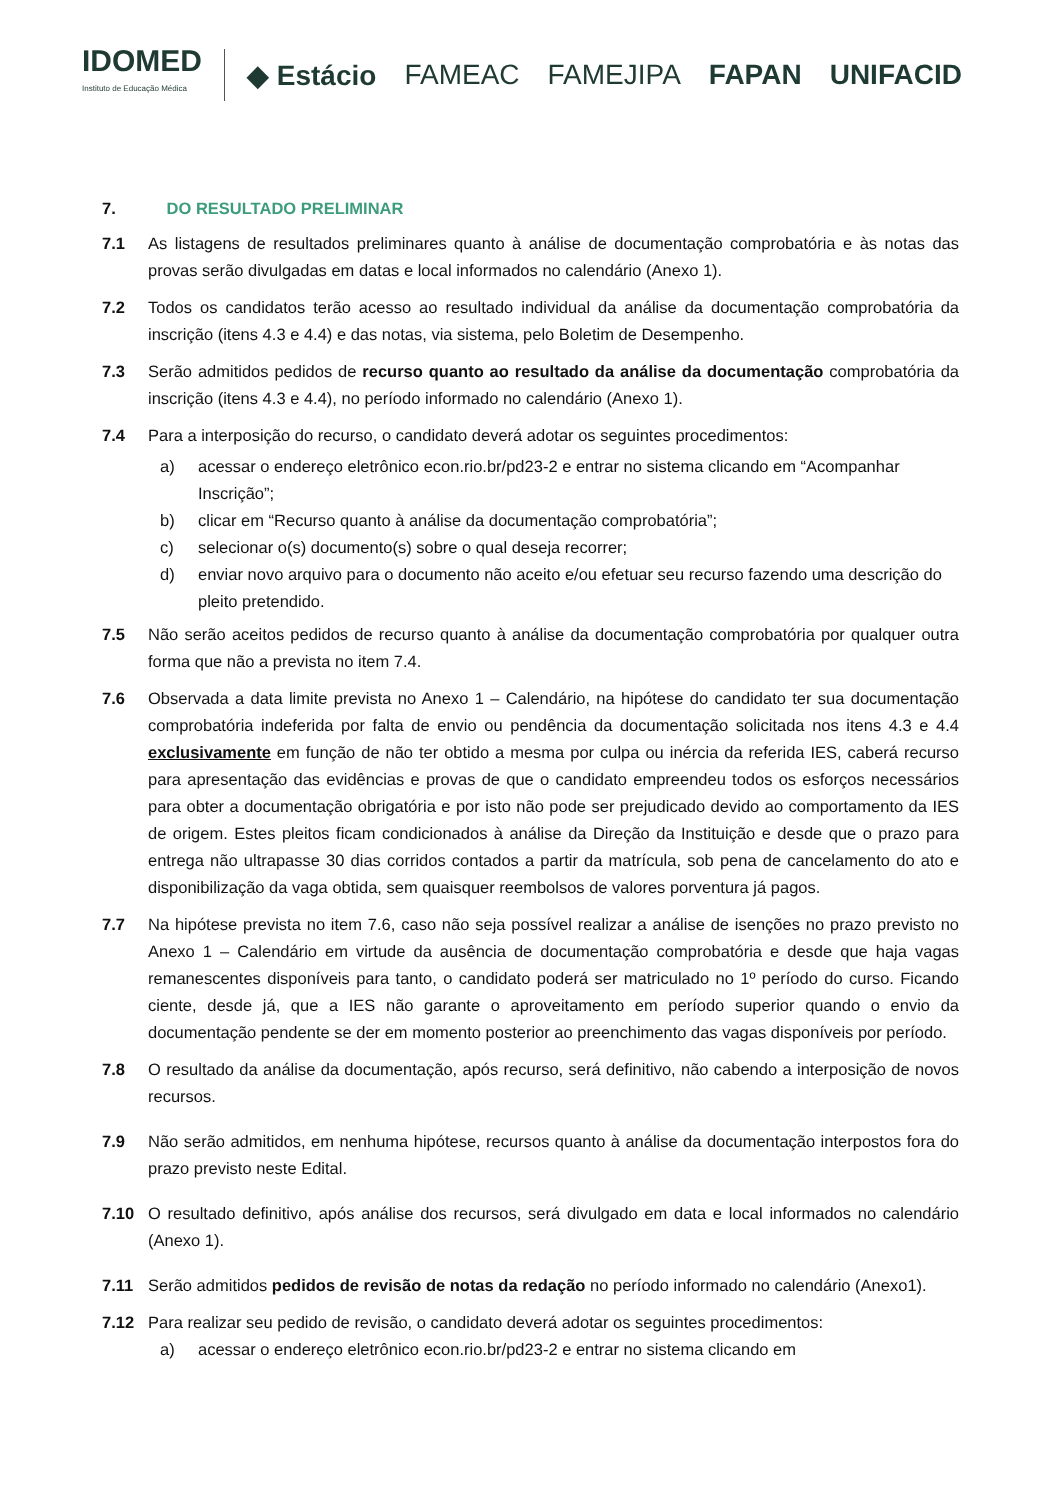IDOMED
Instituto de Educação Médica
◆ Estácio FAMEAC FAMEJIPA FAPAN UNIFACID
7. DO RESULTADO PRELIMINAR
7.1 As listagens de resultados preliminares quanto à análise de documentação comprobatória e às notas das provas serão divulgadas em datas e local informados no calendário (Anexo 1).
7.2 Todos os candidatos terão acesso ao resultado individual da análise da documentação comprobatória da inscrição (itens 4.3 e 4.4) e das notas, via sistema, pelo Boletim de Desempenho.
7.3 Serão admitidos pedidos de recurso quanto ao resultado da análise da documentação comprobatória da inscrição (itens 4.3 e 4.4), no período informado no calendário (Anexo 1).
7.4 Para a interposição do recurso, o candidato deverá adotar os seguintes procedimentos:
a) acessar o endereço eletrônico econ.rio.br/pd23-2 e entrar no sistema clicando em “Acompanhar Inscrição”;
b) clicar em “Recurso quanto à análise da documentação comprobatória”;
c) selecionar o(s) documento(s) sobre o qual deseja recorrer;
d) enviar novo arquivo para o documento não aceito e/ou efetuar seu recurso fazendo uma descrição do pleito pretendido.
7.5 Não serão aceitos pedidos de recurso quanto à análise da documentação comprobatória por qualquer outra forma que não a prevista no item 7.4.
7.6 Observada a data limite prevista no Anexo 1 – Calendário, na hipótese do candidato ter sua documentação comprobatória indeferida por falta de envio ou pendência da documentação solicitada nos itens 4.3 e 4.4 exclusivamente em função de não ter obtido a mesma por culpa ou inércia da referida IES, caberá recurso para apresentação das evidências e provas de que o candidato empreendeu todos os esforços necessários para obter a documentação obrigatória e por isto não pode ser prejudicado devido ao comportamento da IES de origem. Estes pleitos ficam condicionados à análise da Direção da Instituição e desde que o prazo para entrega não ultrapasse 30 dias corridos contados a partir da matrícula, sob pena de cancelamento do ato e disponibilização da vaga obtida, sem quaisquer reembolsos de valores porventura já pagos.
7.7 Na hipótese prevista no item 7.6, caso não seja possível realizar a análise de isenções no prazo previsto no Anexo 1 – Calendário em virtude da ausência de documentação comprobatória e desde que haja vagas remanescentes disponíveis para tanto, o candidato poderá ser matriculado no 1º período do curso. Ficando ciente, desde já, que a IES não garante o aproveitamento em período superior quando o envio da documentação pendente se der em momento posterior ao preenchimento das vagas disponíveis por período.
7.8 O resultado da análise da documentação, após recurso, será definitivo, não cabendo a interposição de novos recursos.
7.9 Não serão admitidos, em nenhuma hipótese, recursos quanto à análise da documentação interpostos fora do prazo previsto neste Edital.
7.10 O resultado definitivo, após análise dos recursos, será divulgado em data e local informados no calendário (Anexo 1).
7.11 Serão admitidos pedidos de revisão de notas da redação no período informado no calendário (Anexo1).
7.12 Para realizar seu pedido de revisão, o candidato deverá adotar os seguintes procedimentos:
a) acessar o endereço eletrônico econ.rio.br/pd23-2 e entrar no sistema clicando em